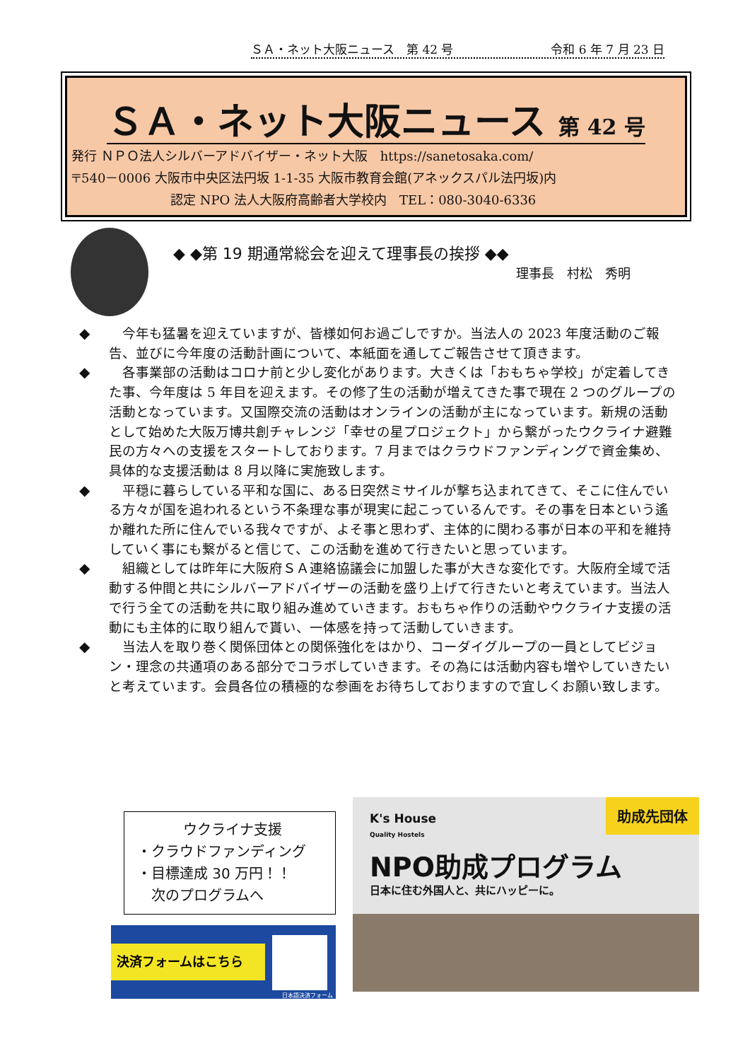ＳＡ・ネット大阪ニュース　第 42 号 令和 6 年 7 月 23 日
ＳＡ・ネット大阪ニュース 第 42 号
発行 ＮＰＯ法人シルバーアドバイザー・ネット大阪　https://sanetosaka.com/
〒540－0006 大阪市中央区法円坂 1-1-35 大阪市教育会館(アネックスパル法円坂)内
認定 NPO 法人大阪府高齢者大学校内　TEL：080-3040-6336
◆ ◆第 19 期通常総会を迎えて理事長の挨拶 ◆◆
理事長　村松　秀明
◆ 　今年も猛暑を迎えていますが、皆様如何お過ごしですか。当法人の 2023 年度活動のご報告、並びに今年度の活動計画について、本紙面を通してご報告させて頂きます。
◆ 　各事業部の活動はコロナ前と少し変化があります。大きくは「おもちゃ学校」が定着してきた事、今年度は 5 年目を迎えます。その修了生の活動が増えてきた事で現在 2 つのグループの活動となっています。又国際交流の活動はオンラインの活動が主になっています。新規の活動として始めた大阪万博共創チャレンジ「幸せの星プロジェクト」から繋がったウクライナ避難民の方々への支援をスタートしております。7 月まではクラウドファンディングで資金集め、具体的な支援活動は 8 月以降に実施致します。
◆ 　平穏に暮らしている平和な国に、ある日突然ミサイルが撃ち込まれてきて、そこに住んでいる方々が国を追われるという不条理な事が現実に起こっているんです。その事を日本という遙か離れた所に住んでいる我々ですが、よそ事と思わず、主体的に関わる事が日本の平和を維持していく事にも繋がると信じて、この活動を進めて行きたいと思っています。
◆ 　組織としては昨年に大阪府ＳＡ連絡協議会に加盟した事が大きな変化です。大阪府全域で活動する仲間と共にシルバーアドバイザーの活動を盛り上げて行きたいと考えています。当法人で行う全ての活動を共に取り組み進めていきます。おもちゃ作りの活動やウクライナ支援の活動にも主体的に取り組んで貰い、一体感を持って活動していきます。
◆ 　当法人を取り巻く関係団体との関係強化をはかり、コーダイグループの一員としてビジョン・理念の共通項のある部分でコラボしていきます。その為には活動内容も増やしていきたいと考えています。会員各位の積極的な参画をお待ちしておりますので宜しくお願い致します。
ウクライナ支援
・クラウドファンディング
・目標達成 30 万円！！
　次のプログラムへ
決済フォームはこちら
日本語決済フォーム
助成先団体
K's House
Quality Hostels
NPO助成プログラム
日本に住む外国人と、共にハッピーに。